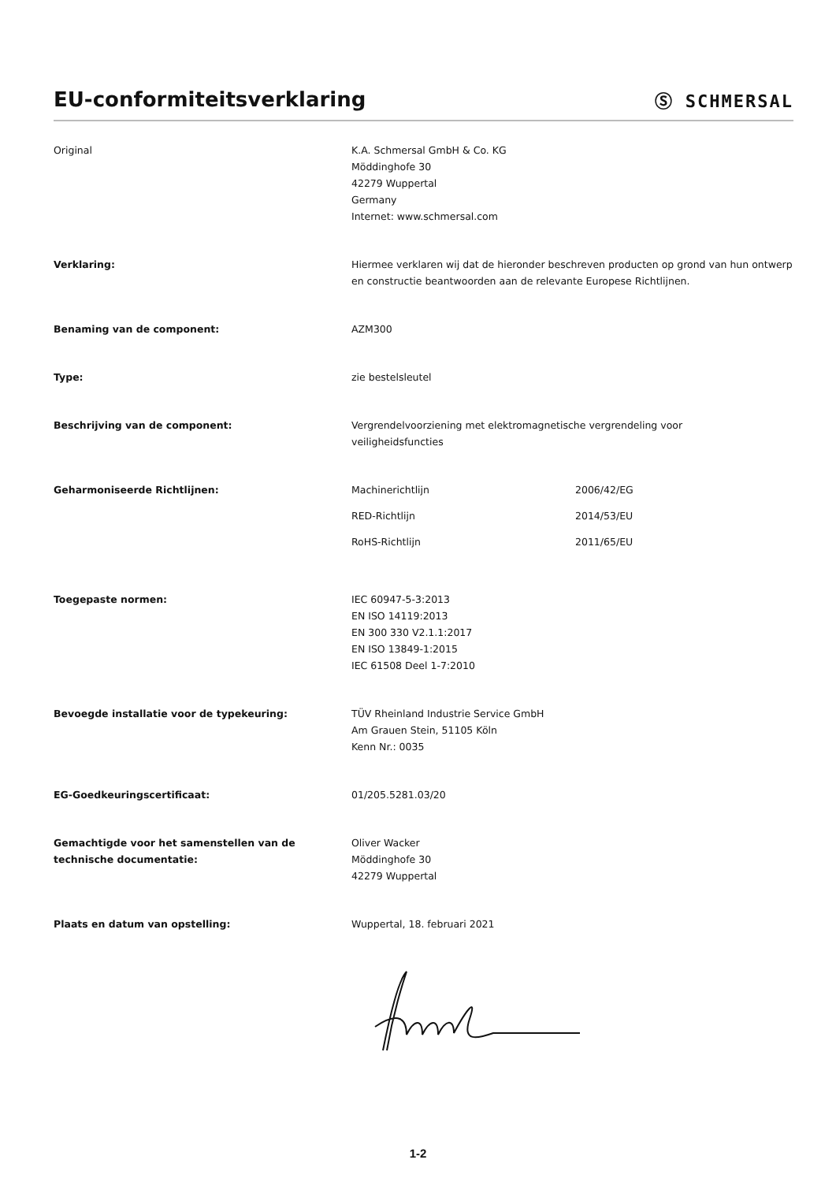EU-conformiteitsverklaring
Ⓢ SCHMERSAL
Original K.A. Schmersal GmbH & Co. KG
Möddinghofe 30
42279 Wuppertal
Germany
Internet: www.schmersal.com
Verklaring: Hiermee verklaren wij dat de hieronder beschreven producten op grond van hun ontwerp en constructie beantwoorden aan de relevante Europese Richtlijnen.
Benaming van de component: AZM300
Type: zie bestelsleutel
Beschrijving van de component: Vergrendelvoorziening met elektromagnetische vergrendeling voor
veiligheidsfuncties
Geharmoniseerde Richtlijnen: Machinerichtlijn 2006/42/EG
RED-Richtlijn 2014/53/EU
RoHS-Richtlijn 2011/65/EU
Toegepaste normen: IEC 60947-5-3:2013
EN ISO 14119:2013
EN 300 330 V2.1.1:2017
EN ISO 13849-1:2015
IEC 61508 Deel 1-7:2010
Bevoegde installatie voor de typekeuring: TÜV Rheinland Industrie Service GmbH
Am Grauen Stein, 51105 Köln
Kenn Nr.: 0035
EG-Goedkeuringscertificaat: 01/205.5281.03/20
Gemachtigde voor het samenstellen van de technische documentatie:
Oliver Wacker
Möddinghofe 30
42279 Wuppertal
Plaats en datum van opstelling: Wuppertal, 18. februari 2021
1-2